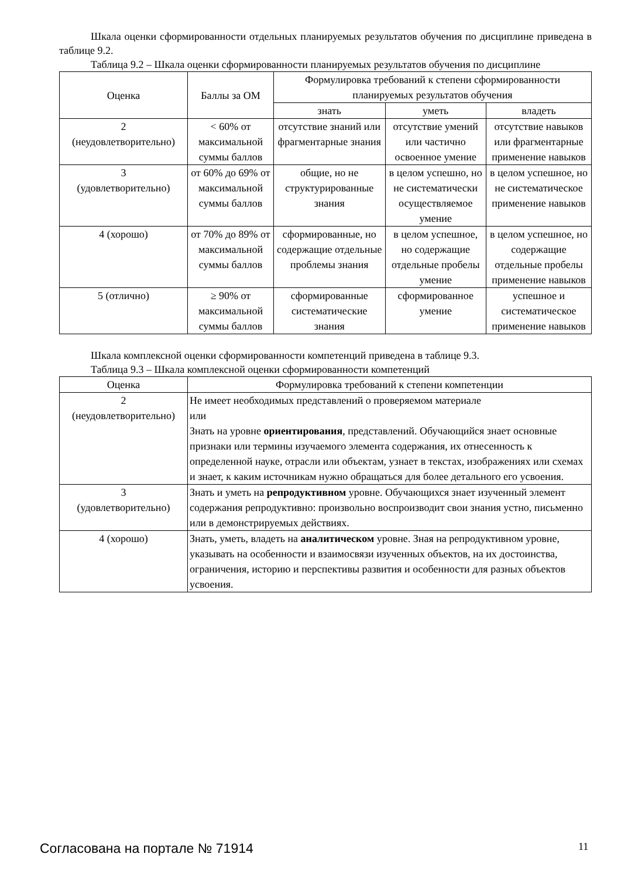Шкала оценки сформированности отдельных планируемых результатов обучения по дисциплине приведена в таблице 9.2.
Таблица 9.2 – Шкала оценки сформированности планируемых результатов обучения по дисциплине
| Оценка | Баллы за ОМ | Формулировка требований к степени сформированности планируемых результатов обучения | | |
| --- | --- | --- | --- | --- |
| | | знать | уметь | владеть |
| 2 (неудовлетворительно) | < 60% от максимальной суммы баллов | отсутствие знаний или фрагментарные знания | отсутствие умений или частично освоенное умение | отсутствие навыков или фрагментарные применение навыков |
| 3 (удовлетворительно) | от 60% до 69% от максимальной суммы баллов | общие, но не структурированные знания | в целом успешно, но не систематически осуществляемое умение | в целом успешное, но не систематическое применение навыков |
| 4 (хорошо) | от 70% до 89% от максимальной суммы баллов | сформированные, но содержащие отдельные проблемы знания | в целом успешное, но содержащие отдельные пробелы умение | в целом успешное, но содержащие отдельные пробелы применение навыков |
| 5 (отлично) | ≥ 90% от максимальной суммы баллов | сформированные систематические знания | сформированное умение | успешное и систематическое применение навыков |
Шкала комплексной оценки сформированности компетенций приведена в таблице 9.3.
Таблица 9.3 – Шкала комплексной оценки сформированности компетенций
| Оценка | Формулировка требований к степени компетенции |
| --- | --- |
| 2 (неудовлетворительно) | Не имеет необходимых представлений о проверяемом материале или Знать на уровне ориентирования , представлений. Обучающийся знает основные признаки или термины изучаемого элемента содержания, их отнесенность к определенной науке, отрасли или объектам, узнает в текстах, изображениях или схемах и знает, к каким источникам нужно обращаться для более детального его усвоения. |
| 3 (удовлетворительно) | Знать и уметь на репродуктивном уровне. Обучающихся знает изученный элемент содержания репродуктивно: произвольно воспроизводит свои знания устно, письменно или в демонстрируемых действиях. |
| 4 (хорошо) | Знать, уметь, владеть на аналитическом уровне. Зная на репродуктивном уровне, указывать на особенности и взаимосвязи изученных объектов, на их достоинства, ограничения, историю и перспективы развития и особенности для разных объектов усвоения. |
Согласована на портале № 71914 11